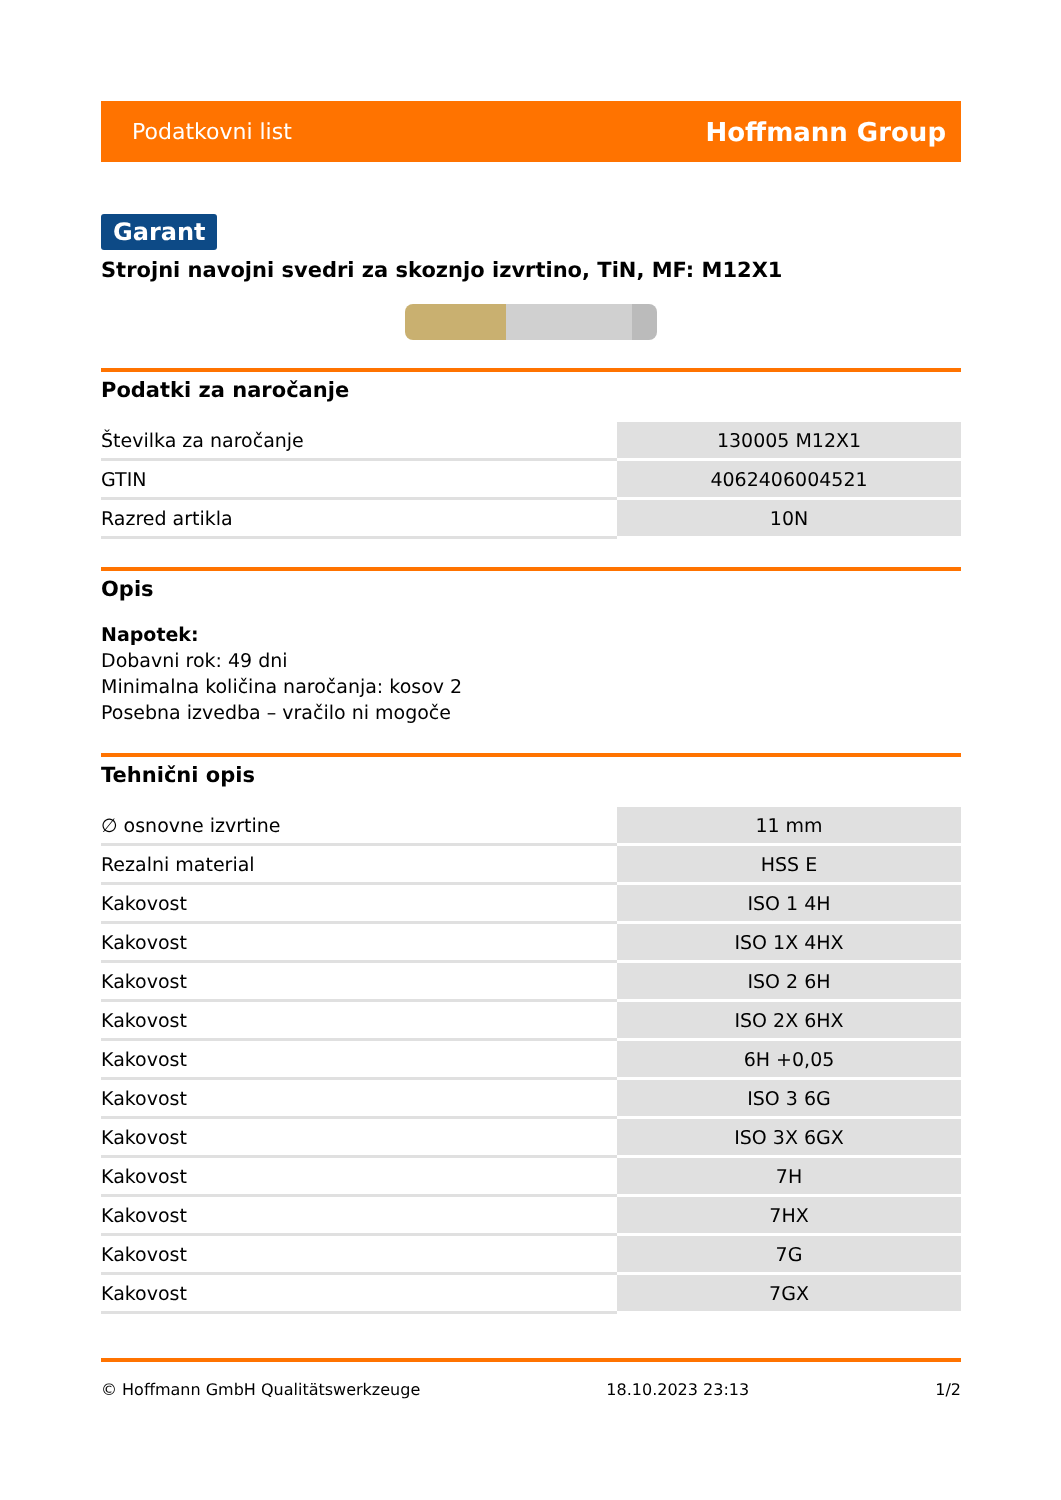Podatkovni list Hoffmann Group
Garant
Strojni navojni svedri za skoznjo izvrtino, TiN, MF: M12X1
Podatki za naročanje
| Številka za naročanje | 130005 M12X1 |
| GTIN | 4062406004521 |
| Razred artikla | 10N |
Opis
Napotek:
Dobavni rok: 49 dni
Minimalna količina naročanja: kosov 2
Posebna izvedba – vračilo ni mogoče
Tehnični opis
| ∅ osnovne izvrtine | 11 mm |
| Rezalni material | HSS E |
| Kakovost | ISO 1 4H |
| Kakovost | ISO 1X 4HX |
| Kakovost | ISO 2 6H |
| Kakovost | ISO 2X 6HX |
| Kakovost | 6H +0,05 |
| Kakovost | ISO 3 6G |
| Kakovost | ISO 3X 6GX |
| Kakovost | 7H |
| Kakovost | 7HX |
| Kakovost | 7G |
| Kakovost | 7GX |
© Hoffmann GmbH Qualitätswerkzeuge 18.10.2023 23:13 1/2